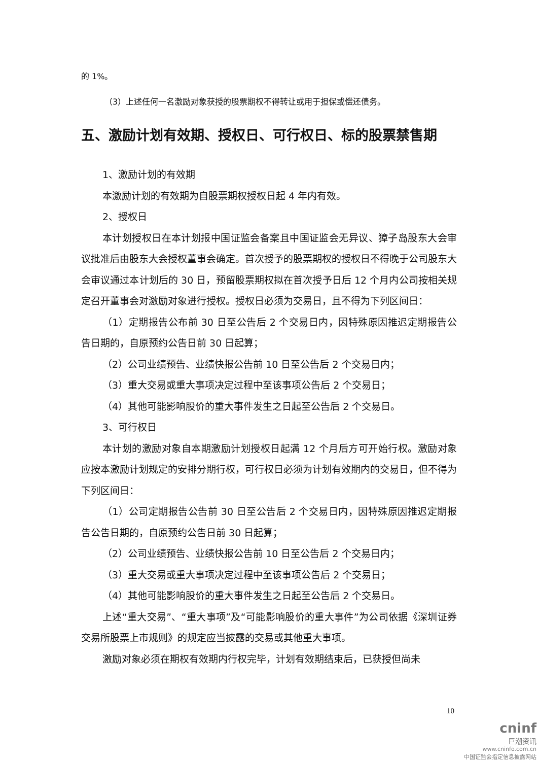的 1%。
（3）上述任何一名激励对象获授的股票期权不得转让或用于担保或偿还债务。
五、激励计划有效期、授权日、可行权日、标的股票禁售期
1、激励计划的有效期
本激励计划的有效期为自股票期权授权日起 4 年内有效。
2、授权日
本计划授权日在本计划报中国证监会备案且中国证监会无异议、獐子岛股东大会审议批准后由股东大会授权董事会确定。首次授予的股票期权的授权日不得晚于公司股东大会审议通过本计划后的 30 日，预留股票期权拟在首次授予日后 12 个月内公司按相关规定召开董事会对激励对象进行授权。授权日必须为交易日，且不得为下列区间日：
（1）定期报告公布前 30 日至公告后 2 个交易日内，因特殊原因推迟定期报告公告日期的，自原预约公告日前 30 日起算；
（2）公司业绩预告、业绩快报公告前 10 日至公告后 2 个交易日内；
（3）重大交易或重大事项决定过程中至该事项公告后 2 个交易日；
（4）其他可能影响股价的重大事件发生之日起至公告后 2 个交易日。
3、可行权日
本计划的激励对象自本期激励计划授权日起满 12 个月后方可开始行权。激励对象应按本激励计划规定的安排分期行权，可行权日必须为计划有效期内的交易日，但不得为下列区间日：
（1）公司定期报告公告前 30 日至公告后 2 个交易日内，因特殊原因推迟定期报告公告日期的，自原预约公告日前 30 日起算；
（2）公司业绩预告、业绩快报公告前 10 日至公告后 2 个交易日内；
（3）重大交易或重大事项决定过程中至该事项公告后 2 个交易日；
（4）其他可能影响股价的重大事件发生之日起至公告后 2 个交易日。
上述“重大交易”、“重大事项”及“可能影响股价的重大事件”为公司依据《深圳证券交易所股票上市规则》的规定应当披露的交易或其他重大事项。
激励对象必须在期权有效期内行权完毕，计划有效期结束后，已获授但尚未
10
cninf
巨潮资讯
www.cninfo.com.cn
中国证监会指定信息披露网站